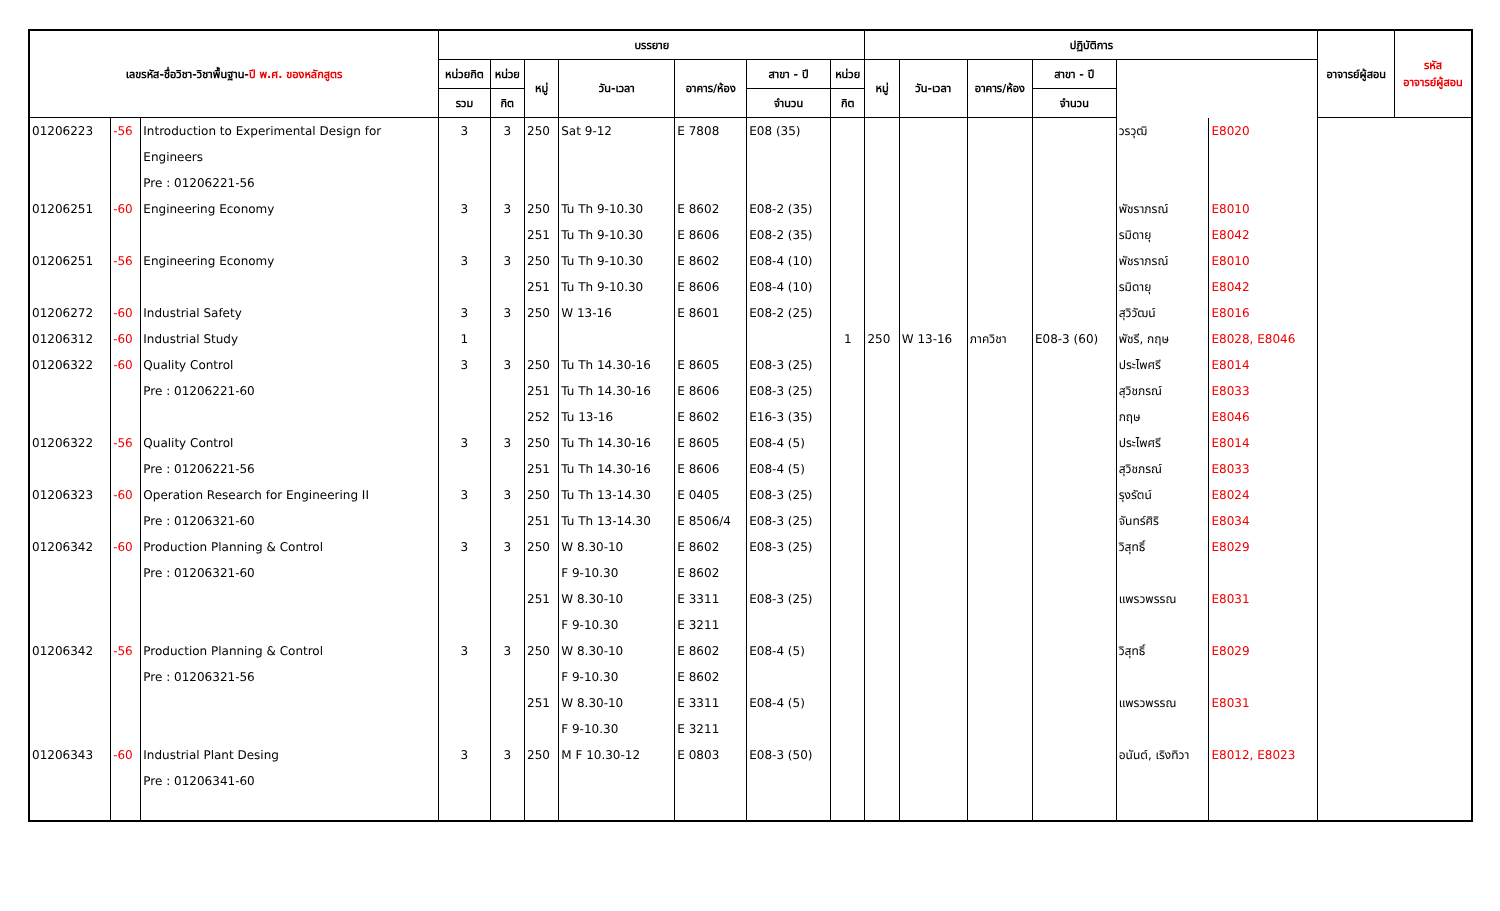| เลขรหัส-ชื่อวิชา-วิชาพื้นฐาน- ปี พ.ศ. ของหลักสูตร | | | บรรยาย | | | | | | | ปฏิบัติการ | | | | | | อาจารย์ผู้สอน | รหัส อาจารย์ผู้สอน |
| --- | --- | --- | --- | --- | --- | --- | --- | --- | --- | --- | --- | --- | --- | --- | --- | --- | --- |
| | | | หน่วยกิต | หน่วย | หมู่ | วัน-เวลา | อาคาร/ห้อง | สาขา - ปี | | หน่วย | หมู่ | วัน-เวลา | อาคาร/ห้อง | สาขา - ปี | | | |
| | | | รวม | กิต | | | | จำนวน | | กิต | | | | จำนวน | | | |
| 01206223 | -56 | Introduction to Experimental Design for | 3 | 3 | 250 | Sat 9-12 | E 7808 | E08 (35) | | | | | | | | วรวุฒิ | E8020 |
| | | Engineers | | | | | | | | | | | | | | | |
| | | Pre : 01206221-56 | | | | | | | | | | | | | | | |
| 01206251 | -60 | Engineering Economy | 3 | 3 | 250 | Tu Th 9-10.30 | E 8602 | E08-2 (35) | | | | | | พัชราภรณ์ | E8010 | | |
| | | | | | 251 | Tu Th 9-10.30 | E 8606 | E08-2 (35) | | | | | | รมิดายุ | E8042 | | |
| 01206251 | -56 | Engineering Economy | 3 | 3 | 250 | Tu Th 9-10.30 | E 8602 | E08-4 (10) | | | | | | พัชราภรณ์ | E8010 | | |
| | | | | | 251 | Tu Th 9-10.30 | E 8606 | E08-4 (10) | | | | | | รมิดายุ | E8042 | | |
| 01206272 | -60 | Industrial Safety | 3 | 3 | 250 | W 13-16 | E 8601 | E08-2 (25) | | | | | | สุวิวัฒน์ | E8016 | | |
| 01206312 | -60 | Industrial Study | 1 | | | | | | 1 | 250 | W 13-16 | ภาควิชา | E08-3 (60) | พัชรี, กฤษ | E8028, E8046 | | |
| 01206322 | -60 | Quality Control | 3 | 3 | 250 | Tu Th 14.30-16 | E 8605 | E08-3 (25) | | | | | | ประไพศรี | E8014 | | |
| | | Pre : 01206221-60 | | | 251 | Tu Th 14.30-16 | E 8606 | E08-3 (25) | | | | | | สุวิชภรณ์ | E8033 | | |
| | | | | | 252 | Tu 13-16 | E 8602 | E16-3 (35) | | | | | | กฤษ | E8046 | | |
| 01206322 | -56 | Quality Control | 3 | 3 | 250 | Tu Th 14.30-16 | E 8605 | E08-4 (5) | | | | | | ประไพศรี | E8014 | | |
| | | Pre : 01206221-56 | | | 251 | Tu Th 14.30-16 | E 8606 | E08-4 (5) | | | | | | สุวิชภรณ์ | E8033 | | |
| 01206323 | -60 | Operation Research for Engineering II | 3 | 3 | 250 | Tu Th 13-14.30 | E 0405 | E08-3 (25) | | | | | | รุงรัตน์ | E8024 | | |
| | | Pre : 01206321-60 | | | 251 | Tu Th 13-14.30 | E 8506/4 | E08-3 (25) | | | | | | จันทร์ศิริ | E8034 | | |
| 01206342 | -60 | Production Planning & Control | 3 | 3 | 250 | W 8.30-10 | E 8602 | E08-3 (25) | | | | | | วิสุทธิ์ | E8029 | | |
| | | Pre : 01206321-60 | | | | F 9-10.30 | E 8602 | | | | | | | | | | |
| | | | | | 251 | W 8.30-10 | E 3311 | E08-3 (25) | | | | | | แพรวพรรณ | E8031 | | |
| | | | | | | F 9-10.30 | E 3211 | | | | | | | | | | |
| 01206342 | -56 | Production Planning & Control | 3 | 3 | 250 | W 8.30-10 | E 8602 | E08-4 (5) | | | | | | วิสุทธิ์ | E8029 | | |
| | | Pre : 01206321-56 | | | | F 9-10.30 | E 8602 | | | | | | | | | | |
| | | | | | 251 | W 8.30-10 | E 3311 | E08-4 (5) | | | | | | แพรวพรรณ | E8031 | | |
| | | | | | | F 9-10.30 | E 3211 | | | | | | | | | | |
| 01206343 | -60 | Industrial Plant Desing | 3 | 3 | 250 | M F 10.30-12 | E 0803 | E08-3 (50) | | | | | | อนันต์, เริงทิวา | E8012, E8023 | | |
| | | Pre : 01206341-60 | | | | | | | | | | | | | | | |